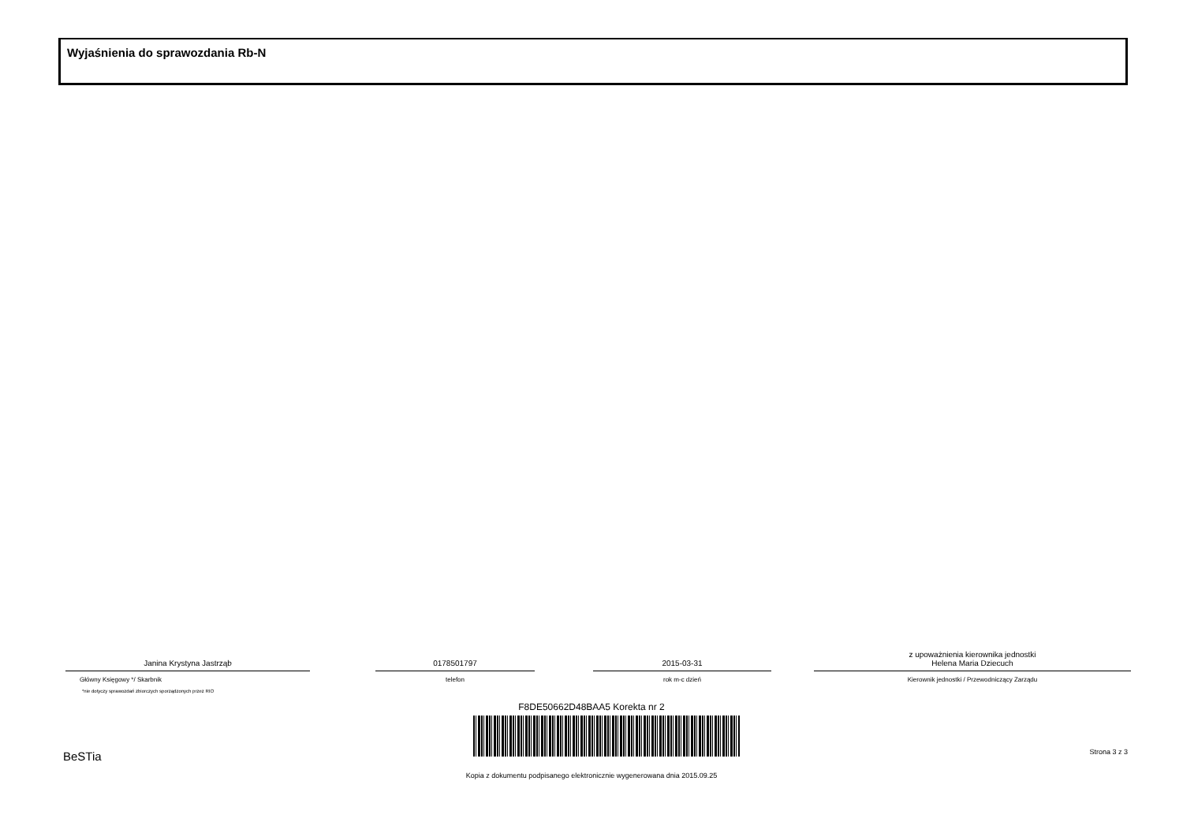Wyjaśnienia do sprawozdania Rb-N
Janina Krystyna Jastrząb
Główny Księgowy */ Skarbnik
0178501797
telefon
2015-03-31
rok m-c dzień
z upoważnienia kierownika jednostki
Helena Maria Dziecuch
Kierownik jednostki / Przewodniczący Zarządu
*nie dotyczy sprawozdań zbiorczych sporządzonych przez RIO
F8DE50662D48BAA5 Korekta nr 2
BeSTia Strona 3 z 3
Kopia z dokumentu podpisanego elektronicznie wygenerowana dnia 2015.09.25